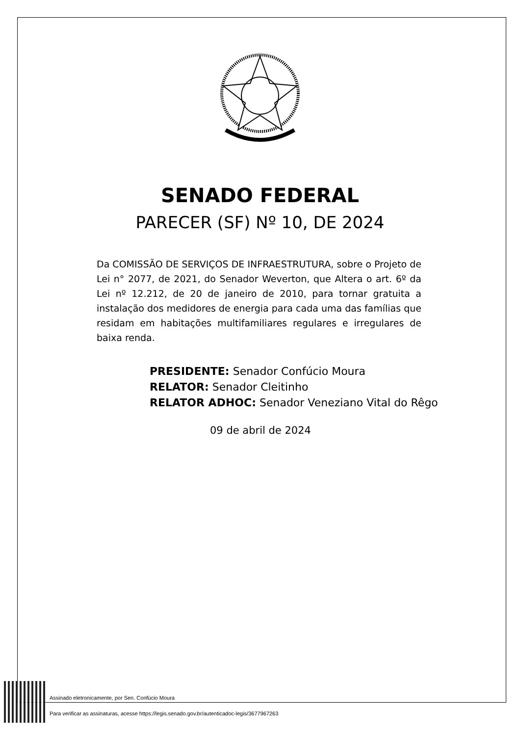SENADO FEDERAL
PARECER (SF) Nº 10, DE 2024
Da COMISSÃO DE SERVIÇOS DE INFRAESTRUTURA, sobre o Projeto de Lei n° 2077, de 2021, do Senador Weverton, que Altera o art. 6º da Lei nº 12.212, de 20 de janeiro de 2010, para tornar gratuita a instalação dos medidores de energia para cada uma das famílias que residam em habitações multifamiliares regulares e irregulares de baixa renda.
PRESIDENTE: Senador Confúcio Moura
RELATOR: Senador Cleitinho
RELATOR ADHOC: Senador Veneziano Vital do Rêgo
09 de abril de 2024
Assinado eletronicamente, por Sen. Confúcio Moura
Para verificar as assinaturas, acesse https://legis.senado.gov.br/autenticadoc-legis/3677967263